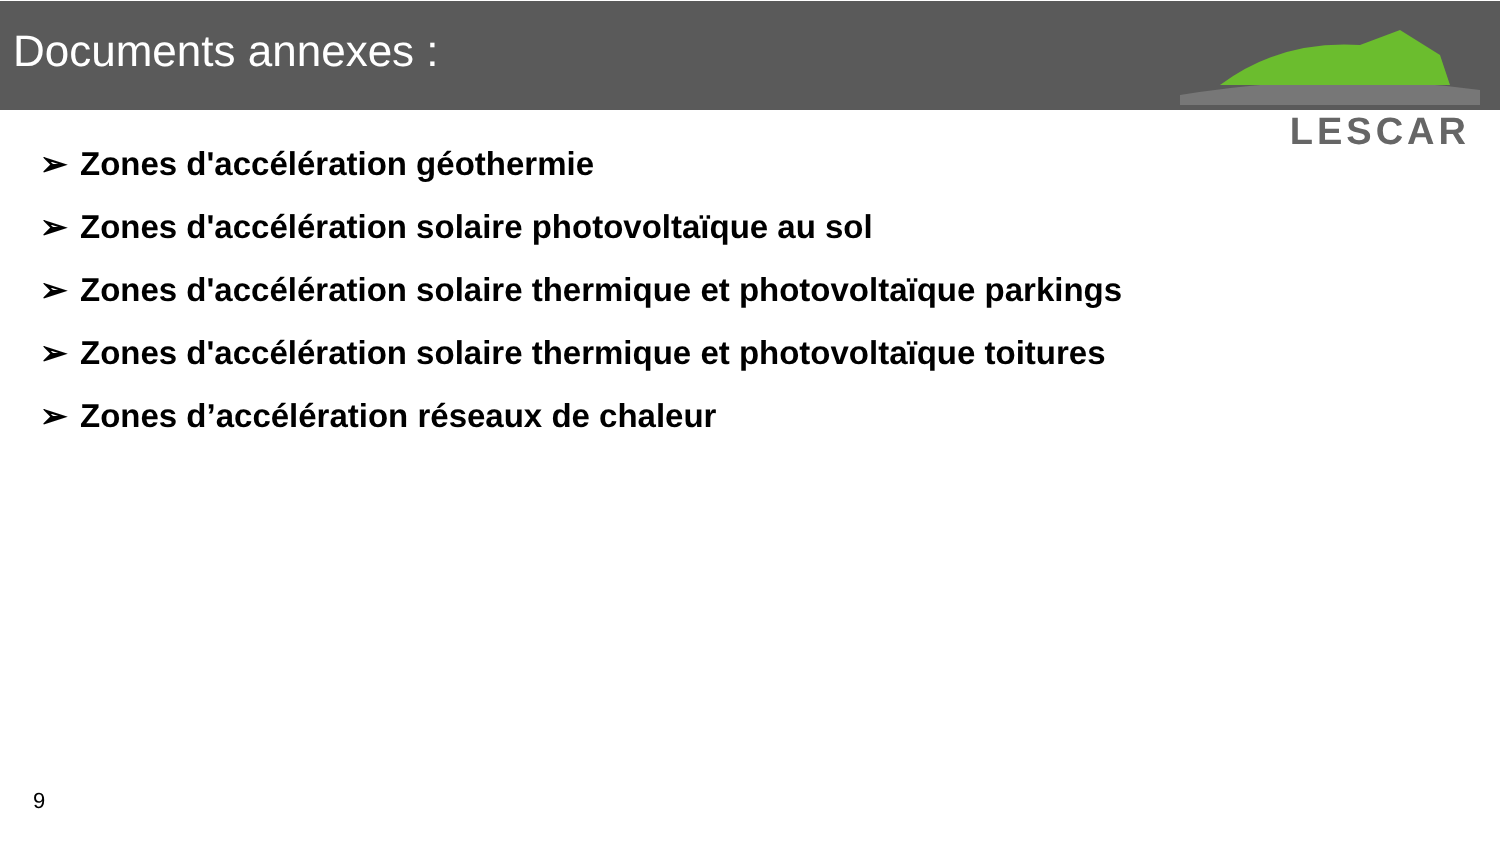Documents annexes :
LESCAR
➢ Zones d'accélération géothermie
➢ Zones d'accélération solaire photovoltaïque au sol
➢ Zones d'accélération solaire thermique et photovoltaïque parkings
➢ Zones d'accélération solaire thermique et photovoltaïque toitures
➢ Zones d’accélération réseaux de chaleur
9